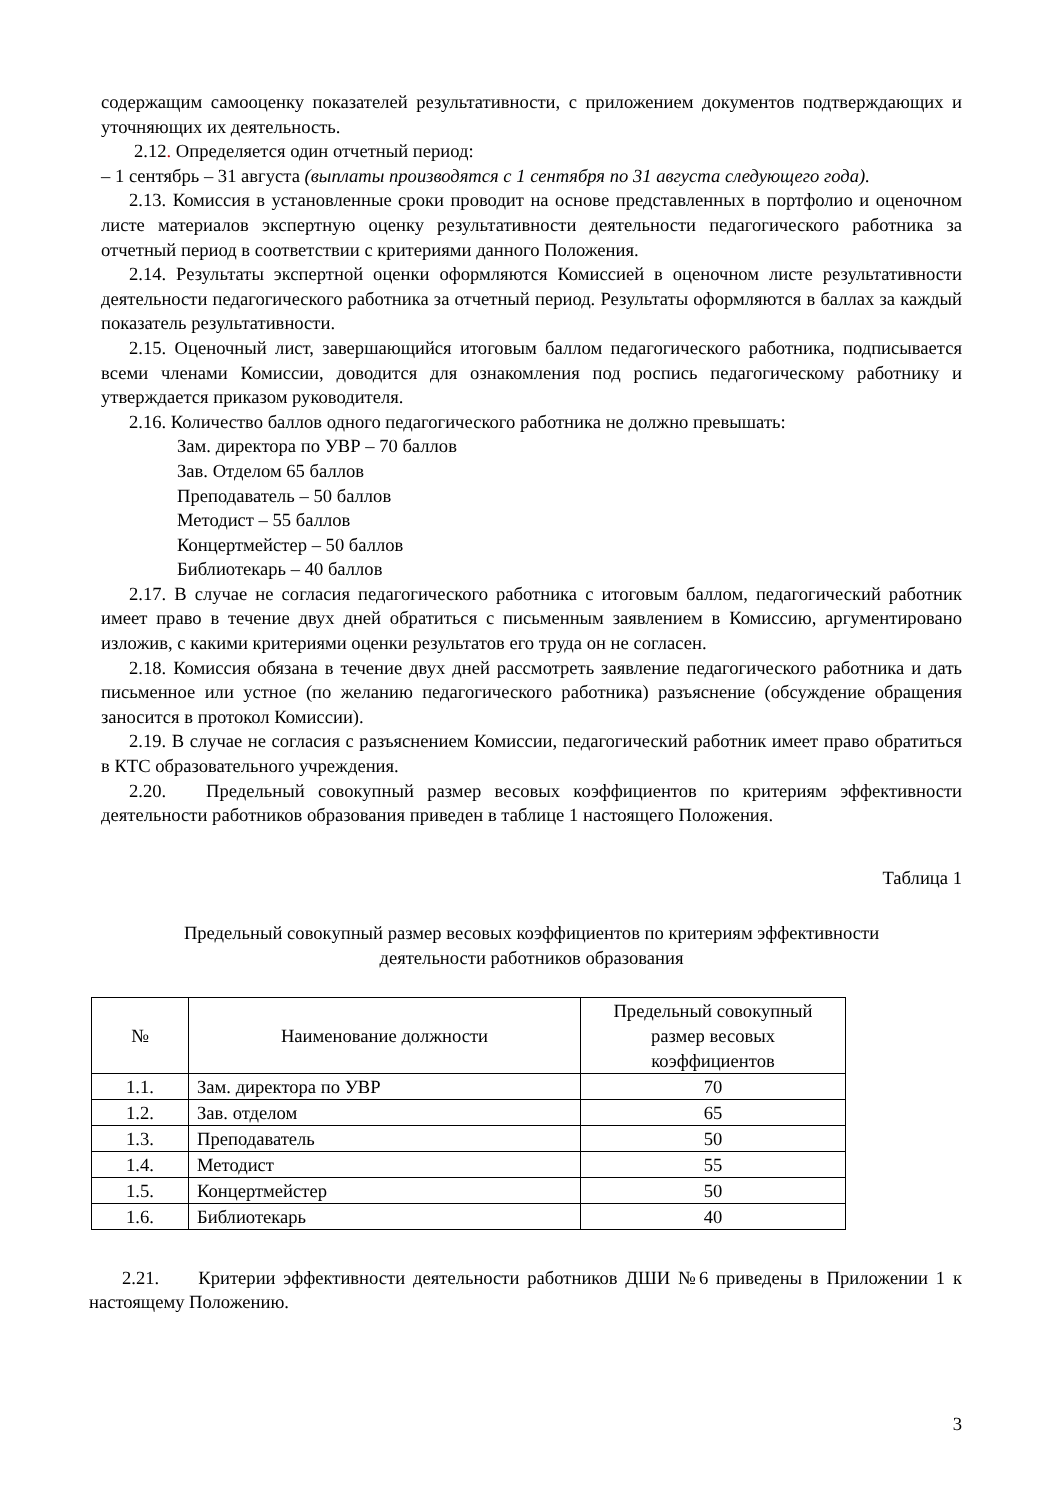содержащим самооценку показателей результативности, с приложением документов подтверждающих и уточняющих их деятельность.
2.12. Определяется один отчетный период:
– 1 сентябрь – 31 августа (выплаты производятся с 1 сентября по 31 августа следующего года).
2.13. Комиссия в установленные сроки проводит на основе представленных в портфолио и оценочном листе материалов экспертную оценку результативности деятельности педагогического работника за отчетный период в соответствии с критериями данного Положения.
2.14. Результаты экспертной оценки оформляются Комиссией в оценочном листе результативности деятельности педагогического работника за отчетный период. Результаты оформляются в баллах за каждый показатель результативности.
2.15. Оценочный лист, завершающийся итоговым баллом педагогического работника, подписывается всеми членами Комиссии, доводится для ознакомления под роспись педагогическому работнику и утверждается приказом руководителя.
2.16. Количество баллов одного педагогического работника не должно превышать:
Зам. директора по УВР – 70 баллов
Зав. Отделом 65 баллов
Преподаватель – 50 баллов
Методист – 55 баллов
Концертмейстер – 50 баллов
Библиотекарь – 40 баллов
2.17. В случае не согласия педагогического работника с итоговым баллом, педагогический работник имеет право в течение двух дней обратиться с письменным заявлением в Комиссию, аргументировано изложив, с какими критериями оценки результатов его труда он не согласен.
2.18. Комиссия обязана в течение двух дней рассмотреть заявление педагогического работника и дать письменное или устное (по желанию педагогического работника) разъяснение (обсуждение обращения заносится в протокол Комиссии).
2.19. В случае не согласия с разъяснением Комиссии, педагогический работник имеет право обратиться в КТС образовательного учреждения.
2.20. Предельный совокупный размер весовых коэффициентов по критериям эффективности деятельности работников образования приведен в таблице 1 настоящего Положения.
Таблица 1
Предельный совокупный размер весовых коэффициентов по критериям эффективности
деятельности работников образования
| № | Наименование должности | Предельный совокупный размер весовых коэффициентов |
| --- | --- | --- |
| 1.1. | Зам. директора по УВР | 70 |
| 1.2. | Зав. отделом | 65 |
| 1.3. | Преподаватель | 50 |
| 1.4. | Методист | 55 |
| 1.5. | Концертмейстер | 50 |
| 1.6. | Библиотекарь | 40 |
2.21. Критерии эффективности деятельности работников ДШИ №6 приведены в Приложении 1 к настоящему Положению.
3